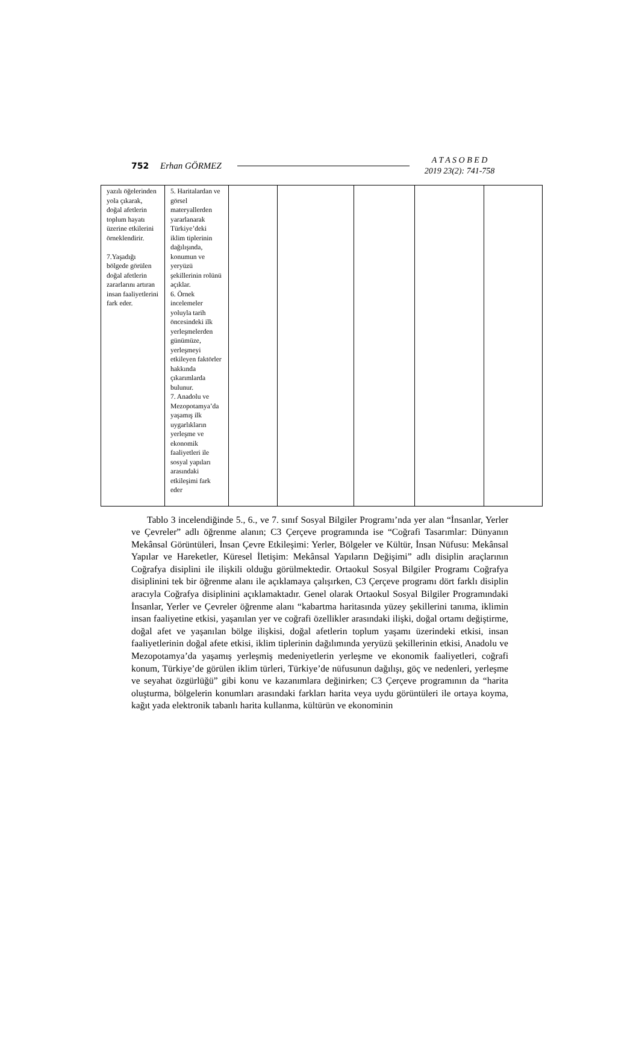752 Erhan GÖRMEZ A T A S O B E D
2019 23(2): 741-758
| yazılı öğelerinden yola çıkarak, doğal afetlerin toplum hayatı üzerine etkilerini örneklendirir. 7.Yaşadığı bölgede görülen doğal afetlerin zararlarını artıran insan faaliyetlerini fark eder. | 5. Haritalardan ve görsel materyallerden yararlanarak Türkiye’deki iklim tiplerinin dağılışında, konumun ve yeryüzü şekillerinin rolünü açıklar. 6. Örnek incelemeler yoluyla tarih öncesindeki ilk yerleşmelerden günümüze, yerleşmeyi etkileyen faktörler hakkında çıkarımlarda bulunur. 7. Anadolu ve Mezopotamya’da yaşamış ilk uygarlıkların yerleşme ve ekonomik faaliyetleri ile sosyal yapıları arasındaki etkileşimi fark eder | | | | | |
Tablo 3 incelendiğinde 5., 6., ve 7. sınıf Sosyal Bilgiler Programı’nda yer alan “İnsanlar, Yerler ve Çevreler” adlı öğrenme alanın; C3 Çerçeve programında ise “Coğrafi Tasarımlar: Dünyanın Mekânsal Görüntüleri, İnsan Çevre Etkileşimi: Yerler, Bölgeler ve Kültür, İnsan Nüfusu: Mekânsal Yapılar ve Hareketler, Küresel İletişim: Mekânsal Yapıların Değişimi” adlı disiplin araçlarının Coğrafya disiplini ile ilişkili olduğu görülmektedir. Ortaokul Sosyal Bilgiler Programı Coğrafya disiplinini tek bir öğrenme alanı ile açıklamaya çalışırken, C3 Çerçeve programı dört farklı disiplin aracıyla Coğrafya disiplinini açıklamaktadır. Genel olarak Ortaokul Sosyal Bilgiler Programındaki İnsanlar, Yerler ve Çevreler öğrenme alanı “kabartma haritasında yüzey şekillerini tanıma, iklimin insan faaliyetine etkisi, yaşanılan yer ve coğrafi özellikler arasındaki ilişki, doğal ortamı değiştirme, doğal afet ve yaşanılan bölge ilişkisi, doğal afetlerin toplum yaşamı üzerindeki etkisi, insan faaliyetlerinin doğal afete etkisi, iklim tiplerinin dağılımında yeryüzü şekillerinin etkisi, Anadolu ve Mezopotamya’da yaşamış yerleşmiş medeniyetlerin yerleşme ve ekonomik faaliyetleri, coğrafi konum, Türkiye’de görülen iklim türleri, Türkiye’de nüfusunun dağılışı, göç ve nedenleri, yerleşme ve seyahat özgürlüğü” gibi konu ve kazanımlara değinirken; C3 Çerçeve programının da “harita oluşturma, bölgelerin konumları arasındaki farkları harita veya uydu görüntüleri ile ortaya koyma, kağıt yada elektronik tabanlı harita kullanma, kültürün ve ekonominin